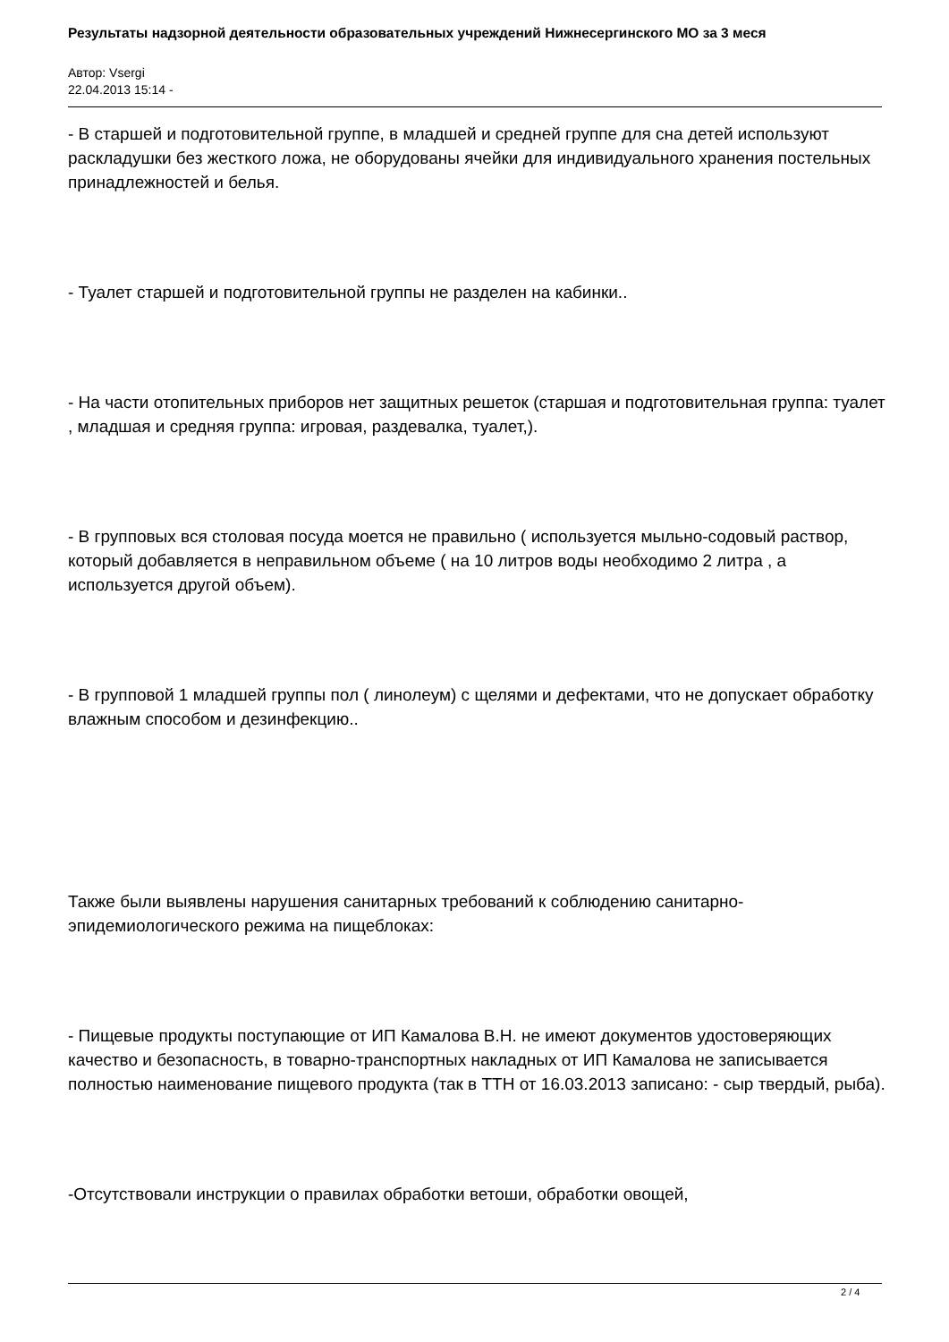Результаты надзорной деятельности образовательных учреждений Нижнесергинского МО за 3 меся
Автор: Vsergi
22.04.2013 15:14 -
- В старшей и подготовительной группе, в младшей и средней группе для сна детей используют раскладушки без жесткого ложа, не оборудованы ячейки для индивидуального хранения постельных принадлежностей и белья.
- Туалет старшей и подготовительной группы не разделен на кабинки..
- На части отопительных приборов нет защитных решеток (старшая и подготовительная группа: туалет , младшая и средняя группа: игровая, раздевалка, туалет,).
- В групповых вся столовая посуда моется не правильно ( используется мыльно-содовый раствор, который добавляется в неправильном объеме ( на 10 литров воды необходимо 2 литра , а используется другой объем).
- В групповой 1 младшей группы пол ( линолеум) с щелями и дефектами, что не допускает обработку влажным способом и дезинфекцию..
Также были выявлены нарушения санитарных требований к соблюдению санитарно-эпидемиологического режима на пищеблоках:
- Пищевые продукты поступающие от ИП Камалова В.Н. не имеют документов удостоверяющих качество и безопасность, в товарно-транспортных накладных от ИП Камалова не записывается полностью наименование пищевого продукта (так в ТТН от 16.03.2013 записано: - сыр твердый, рыба).
-Отсутствовали инструкции о правилах обработки ветоши, обработки овощей,
2 / 4